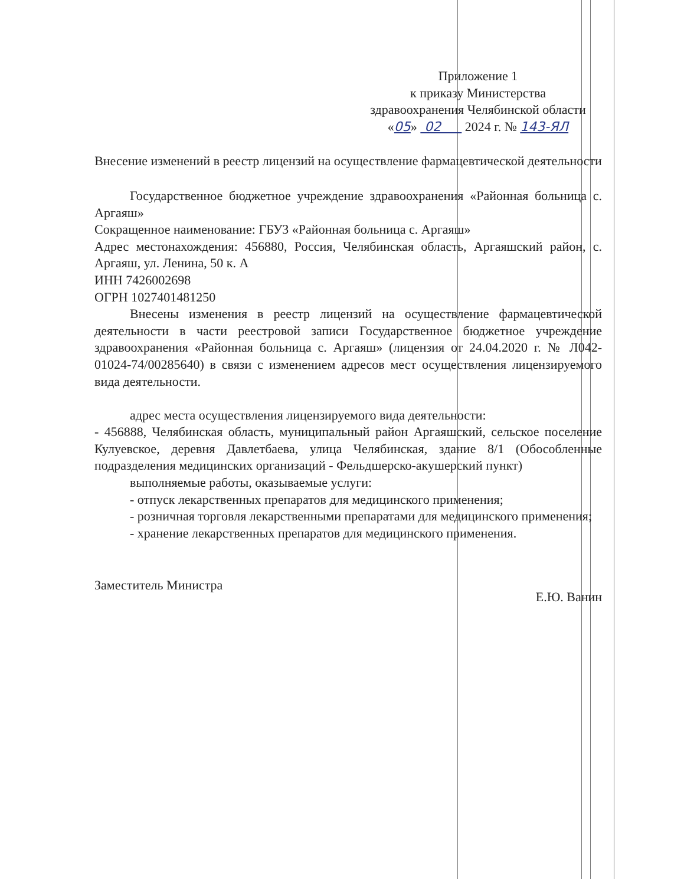Приложение 1
к приказу Министерства
здравоохранения Челябинской области
«05» 02 2024 г. № 143-ЯЛ
Внесение изменений в реестр лицензий на осуществление фармацевтической деятельности
Государственное бюджетное учреждение здравоохранения «Районная больница с. Аргаяш»
Сокращенное наименование: ГБУЗ «Районная больница с. Аргаяш»
Адрес местонахождения: 456880, Россия, Челябинская область, Аргаяшский район, с. Аргаяш, ул. Ленина, 50 к. А
ИНН 7426002698
ОГРН 1027401481250
Внесены изменения в реестр лицензий на осуществление фармацевтической деятельности в части реестровой записи Государственное бюджетное учреждение здравоохранения «Районная больница с. Аргаяш» (лицензия от 24.04.2020 г. № Л042-01024-74/00285640) в связи с изменением адресов мест осуществления лицензируемого вида деятельности.
адрес места осуществления лицензируемого вида деятельности:
- 456888, Челябинская область, муниципальный район Аргаяшский, сельское поселение Кулуевское, деревня Давлетбаева, улица Челябинская, здание 8/1 (Обособленные подразделения медицинских организаций - Фельдшерско-акушерский пункт)
выполняемые работы, оказываемые услуги:
- отпуск лекарственных препаратов для медицинского применения;
- розничная торговля лекарственными препаратами для медицинского применения;
- хранение лекарственных препаратов для медицинского применения.
Заместитель Министра Е.Ю. Ванин